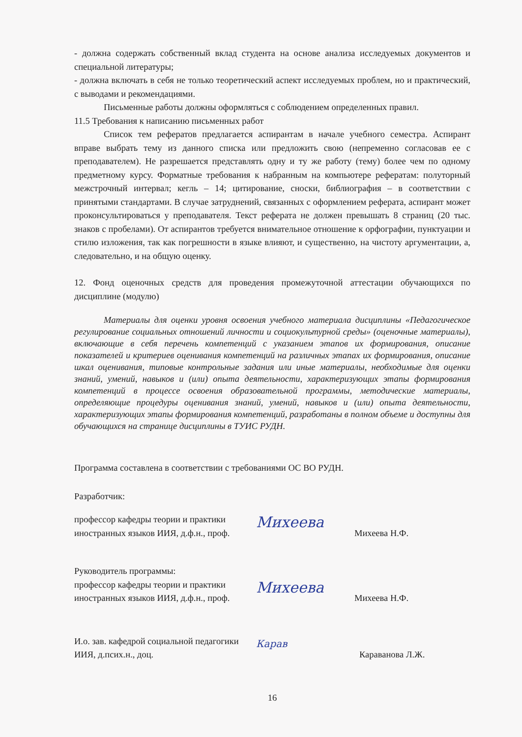- должна содержать собственный вклад студента на основе анализа исследуемых документов и специальной литературы;
- должна включать в себя не только теоретический аспект исследуемых проблем, но и практический, с выводами и рекомендациями.
Письменные работы должны оформляться с соблюдением определенных правил.
11.5 Требования к написанию письменных работ
Список тем рефератов предлагается аспирантам в начале учебного семестра. Аспирант вправе выбрать тему из данного списка или предложить свою (непременно согласовав ее с преподавателем). Не разрешается представлять одну и ту же работу (тему) более чем по одному предметному курсу. Форматные требования к набранным на компьютере рефератам: полуторный межстрочный интервал; кегль – 14; цитирование, сноски, библиография – в соответствии с принятыми стандартами. В случае затруднений, связанных с оформлением реферата, аспирант может проконсультироваться у преподавателя. Текст реферата не должен превышать 8 страниц (20 тыс. знаков с пробелами). От аспирантов требуется внимательное отношение к орфографии, пунктуации и стилю изложения, так как погрешности в языке влияют, и существенно, на чистоту аргументации, а, следовательно, и на общую оценку.
12. Фонд оценочных средств для проведения промежуточной аттестации обучающихся по дисциплине (модулю)
Материалы для оценки уровня освоения учебного материала дисциплины «Педагогическое регулирование социальных отношений личности и социокультурной среды» (оценочные материалы), включающие в себя перечень компетенций с указанием этапов их формирования, описание показателей и критериев оценивания компетенций на различных этапах их формирования, описание шкал оценивания, типовые контрольные задания или иные материалы, необходимые для оценки знаний, умений, навыков и (или) опыта деятельности, характеризующих этапы формирования компетенций в процессе освоения образовательной программы, методические материалы, определяющие процедуры оценивания знаний, умений, навыков и (или) опыта деятельности, характеризующих этапы формирования компетенций, разработаны в полном объеме и доступны для обучающихся на странице дисциплины в ТУИС РУДН.
Программа составлена в соответствии с требованиями ОС ВО РУДН.
Разработчик:
профессор кафедры теории и практики иностранных языков ИИЯ, д.ф.н., проф.
Михеева
Михеева Н.Ф.
Руководитель программы:
профессор кафедры теории и практики иностранных языков ИИЯ, д.ф.н., проф.
Михеева
Михеева Н.Ф.
И.о. зав. кафедрой социальной педагогики ИИЯ, д.псих.н., доц.
Карав
Караванова Л.Ж.
16